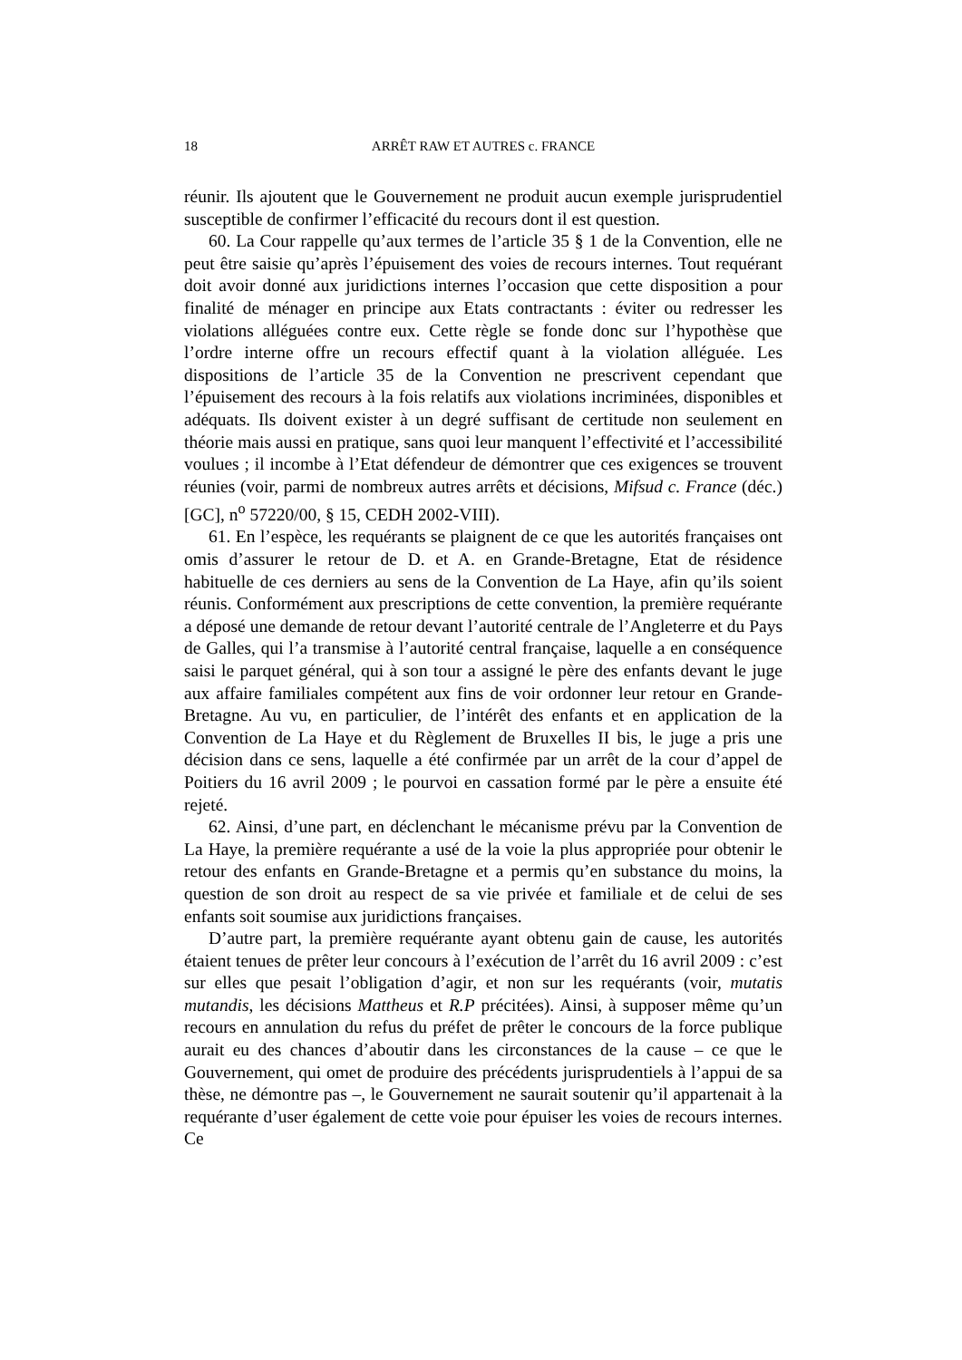18 ARRÊT RAW ET AUTRES c. FRANCE
réunir. Ils ajoutent que le Gouvernement ne produit aucun exemple jurisprudentiel susceptible de confirmer l’efficacité du recours dont il est question.
60. La Cour rappelle qu’aux termes de l’article 35 § 1 de la Convention, elle ne peut être saisie qu’après l’épuisement des voies de recours internes. Tout requérant doit avoir donné aux juridictions internes l’occasion que cette disposition a pour finalité de ménager en principe aux Etats contractants : éviter ou redresser les violations alléguées contre eux. Cette règle se fonde donc sur l’hypothèse que l’ordre interne offre un recours effectif quant à la violation alléguée. Les dispositions de l’article 35 de la Convention ne prescrivent cependant que l’épuisement des recours à la fois relatifs aux violations incriminées, disponibles et adéquats. Ils doivent exister à un degré suffisant de certitude non seulement en théorie mais aussi en pratique, sans quoi leur manquent l’effectivité et l’accessibilité voulues ; il incombe à l’Etat défendeur de démontrer que ces exigences se trouvent réunies (voir, parmi de nombreux autres arrêts et décisions, Mifsud c. France (déc.) [GC], n<sup>o</sup> 57220/00, § 15, CEDH 2002-VIII).
61. En l’espèce, les requérants se plaignent de ce que les autorités françaises ont omis d’assurer le retour de D. et A. en Grande-Bretagne, Etat de résidence habituelle de ces derniers au sens de la Convention de La Haye, afin qu’ils soient réunis. Conformément aux prescriptions de cette convention, la première requérante a déposé une demande de retour devant l’autorité centrale de l’Angleterre et du Pays de Galles, qui l’a transmise à l’autorité central française, laquelle a en conséquence saisi le parquet général, qui à son tour a assigné le père des enfants devant le juge aux affaire familiales compétent aux fins de voir ordonner leur retour en Grande-Bretagne. Au vu, en particulier, de l’intérêt des enfants et en application de la Convention de La Haye et du Règlement de Bruxelles II bis, le juge a pris une décision dans ce sens, laquelle a été confirmée par un arrêt de la cour d’appel de Poitiers du 16 avril 2009 ; le pourvoi en cassation formé par le père a ensuite été rejeté.
62. Ainsi, d’une part, en déclenchant le mécanisme prévu par la Convention de La Haye, la première requérante a usé de la voie la plus appropriée pour obtenir le retour des enfants en Grande-Bretagne et a permis qu’en substance du moins, la question de son droit au respect de sa vie privée et familiale et de celui de ses enfants soit soumise aux juridictions françaises.
D’autre part, la première requérante ayant obtenu gain de cause, les autorités étaient tenues de prêter leur concours à l’exécution de l’arrêt du 16 avril 2009 : c’est sur elles que pesait l’obligation d’agir, et non sur les requérants (voir, mutatis mutandis, les décisions Mattheus et R.P précitées). Ainsi, à supposer même qu’un recours en annulation du refus du préfet de prêter le concours de la force publique aurait eu des chances d’aboutir dans les circonstances de la cause – ce que le Gouvernement, qui omet de produire des précédents jurisprudentiels à l’appui de sa thèse, ne démontre pas –, le Gouvernement ne saurait soutenir qu’il appartenait à la requérante d’user également de cette voie pour épuiser les voies de recours internes. Ce